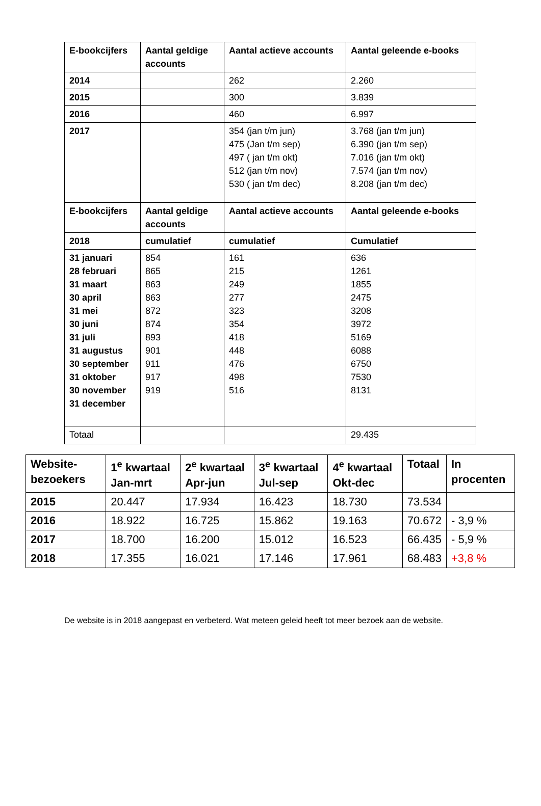| E-bookcijfers | Aantal geldige accounts | Aantal actieve accounts | Aantal geleende e-books |
| --- | --- | --- | --- |
| 2014 | | 262 | 2.260 |
| 2015 | | 300 | 3.839 |
| 2016 | | 460 | 6.997 |
| 2017 | | 354 (jan t/m jun) 475 (Jan t/m sep) 497 ( jan t/m okt) 512 (jan t/m nov) 530 ( jan t/m dec) | 3.768 (jan t/m jun) 6.390 (jan t/m sep) 7.016 (jan t/m okt) 7.574 (jan t/m nov) 8.208 (jan t/m dec) |
| E-bookcijfers | Aantal geldige accounts | Aantal actieve accounts | Aantal geleende e-books |
| 2018 | cumulatief | cumulatief | Cumulatief |
| 31 januari 28 februari 31 maart 30 april 31 mei 30 juni 31 juli 31 augustus 30 september 31 oktober 30 november 31 december | 854 865 863 863 872 874 893 901 911 917 919 | 161 215 249 277 323 354 418 448 476 498 516 | 636 1261 1855 2475 3208 3972 5169 6088 6750 7530 8131 |
| Totaal | | | 29.435 |
| Website-bezoekers | 1<sup>e</sup> kwartaal Jan-mrt | 2<sup>e</sup> kwartaal Apr-jun | 3<sup>e</sup> kwartaal Jul-sep | 4<sup>e</sup> kwartaal Okt-dec | Totaal | In procenten |
| --- | --- | --- | --- | --- | --- | --- |
| 2015 | 20.447 | 17.934 | 16.423 | 18.730 | 73.534 | |
| 2016 | 18.922 | 16.725 | 15.862 | 19.163 | 70.672 | - 3,9 % |
| 2017 | 18.700 | 16.200 | 15.012 | 16.523 | 66.435 | - 5,9 % |
| 2018 | 17.355 | 16.021 | 17.146 | 17.961 | 68.483 | +3,8 % |
De website is in 2018 aangepast en verbeterd. Wat meteen geleid heeft tot meer bezoek aan de website.